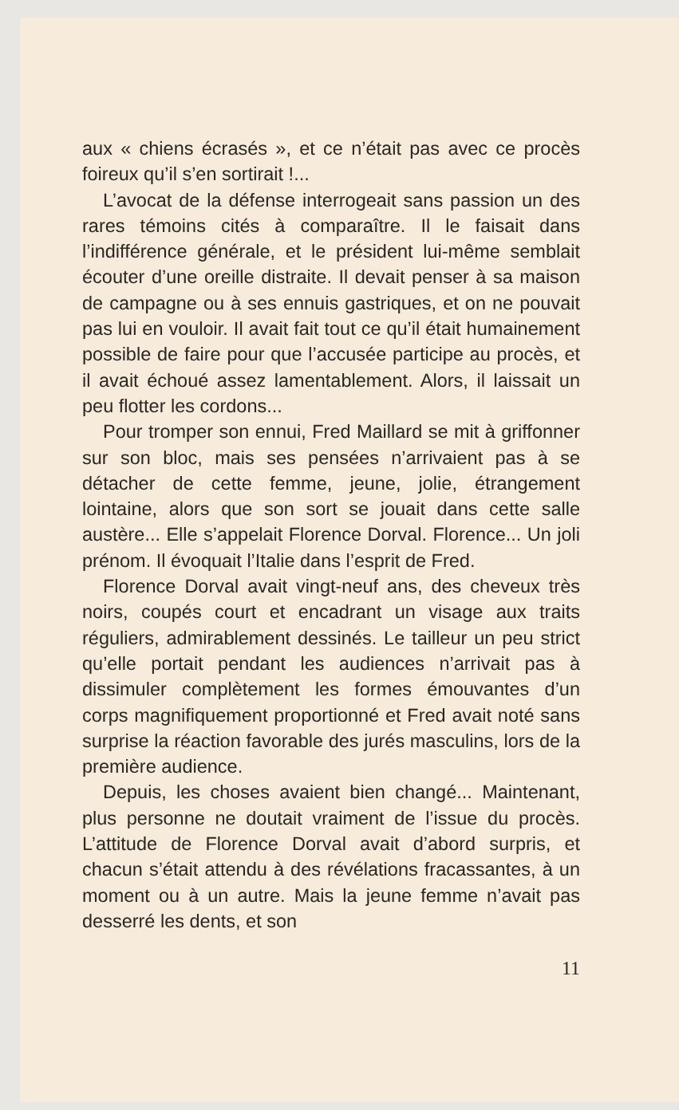aux « chiens écrasés », et ce n’était pas avec ce procès foireux qu’il s’en sortirait !...
L’avocat de la défense interrogeait sans passion un des rares témoins cités à comparaître. Il le faisait dans l’indifférence générale, et le président lui-même semblait écouter d’une oreille distraite. Il devait penser à sa maison de campagne ou à ses ennuis gastriques, et on ne pouvait pas lui en vouloir. Il avait fait tout ce qu’il était humainement possible de faire pour que l’accusée participe au procès, et il avait échoué assez lamentablement. Alors, il laissait un peu flotter les cordons...
Pour tromper son ennui, Fred Maillard se mit à griffonner sur son bloc, mais ses pensées n’arrivaient pas à se détacher de cette femme, jeune, jolie, étrangement lointaine, alors que son sort se jouait dans cette salle austère... Elle s’appelait Florence Dorval. Florence... Un joli prénom. Il évoquait l’Italie dans l’esprit de Fred.
Florence Dorval avait vingt-neuf ans, des cheveux très noirs, coupés court et encadrant un visage aux traits réguliers, admirablement dessinés. Le tailleur un peu strict qu’elle portait pendant les audiences n’arrivait pas à dissimuler complètement les formes émouvantes d’un corps magnifiquement proportionné et Fred avait noté sans surprise la réaction favorable des jurés masculins, lors de la première audience.
Depuis, les choses avaient bien changé... Maintenant, plus personne ne doutait vraiment de l’issue du procès. L’attitude de Florence Dorval avait d’abord surpris, et chacun s’était attendu à des révélations fracassantes, à un moment ou à un autre. Mais la jeune femme n’avait pas desserré les dents, et son
11